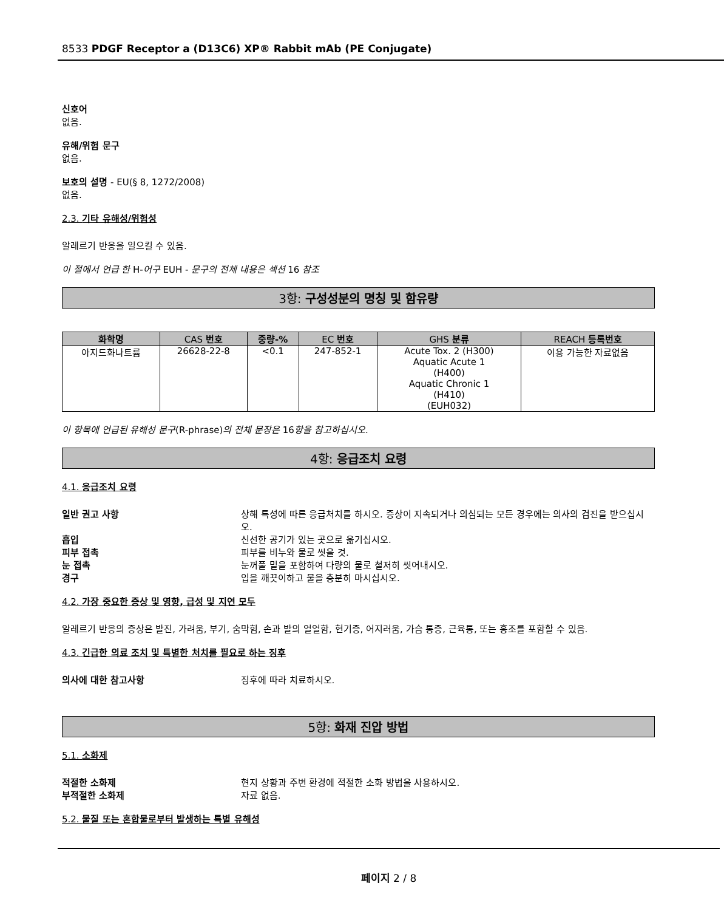8533 PDGF Receptor a (D13C6) XP® Rabbit mAb (PE Conjugate)
신호어
없음.
유해/위험 문구
없음.
보호의 설명 - EU(§ 8, 1272/2008)
없음.
2.3. 기타 유해성/위험성
알레르기 반응을 일으킬 수 있음.
이 절에서 언급 한 H-어구 EUH - 문구의 전체 내용은 섹션 16 참조
3항: 구성성분의 명칭 및 함유량
| 화학명 | CAS 번호 | 중량-% | EC 번호 | GHS 분류 | REACH 등록번호 |
| --- | --- | --- | --- | --- | --- |
| 아지드화나트륨 | 26628-22-8 | <0.1 | 247-852-1 | Acute Tox. 2 (H300) Aquatic Acute 1 (H400) Aquatic Chronic 1 (H410) (EUH032) | 이용 가능한 자료없음 |
이 항목에 언급된 유해성 문구(R-phrase)의 전체 문장은 16항을 참고하십시오.
4항: 응급조치 요령
4.1. 응급조치 요령
일반 권고 사항 상해 특성에 따른 응급처치를 하시오. 증상이 지속되거나 의심되는 모든 경우에는 의사의 검진을 받으십시오.
흡입 신선한 공기가 있는 곳으로 옮기십시오.
피부 접촉 피부를 비누와 물로 씻을 것.
눈 접촉 눈꺼풀 밑을 포함하여 다량의 물로 철저히 씻어내시오.
경구 입을 깨끗이하고 물을 충분히 마시십시오.
4.2. 가장 중요한 증상 및 영향, 급성 및 지연 모두
알레르기 반응의 증상은 발진, 가려움, 부기, 숨막힘, 손과 발의 얼얼함, 현기증, 어지러움, 가슴 통증, 근육통, 또는 홍조를 포함할 수 있음.
4.3. 긴급한 의료 조치 및 특별한 처치를 필요로 하는 징후
의사에 대한 참고사항 징후에 따라 치료하시오.
5항: 화재 진압 방법
5.1. 소화제
적절한 소화제 현지 상황과 주변 환경에 적절한 소화 방법을 사용하시오.
부적절한 소화제 자료 없음.
5.2. 물질 또는 혼합물로부터 발생하는 특별 유해성
페이지 2 / 8